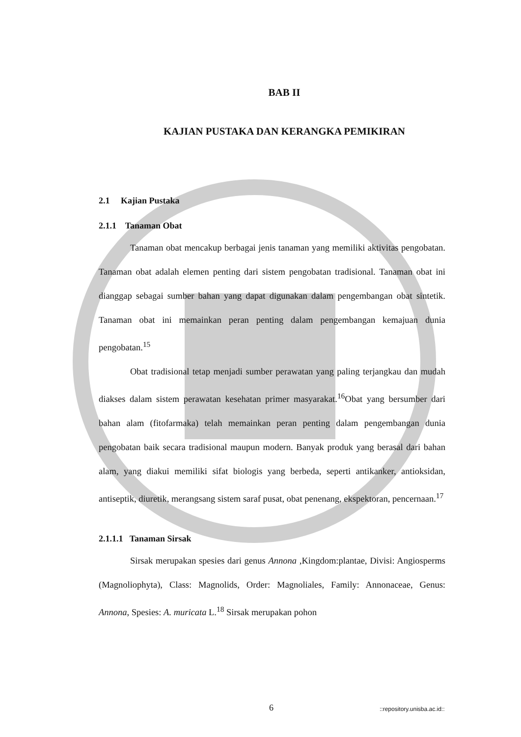BAB II
KAJIAN PUSTAKA DAN KERANGKA PEMIKIRAN
2.1 Kajian Pustaka
2.1.1 Tanaman Obat
Tanaman obat mencakup berbagai jenis tanaman yang memiliki aktivitas pengobatan. Tanaman obat adalah elemen penting dari sistem pengobatan tradisional. Tanaman obat ini dianggap sebagai sumber bahan yang dapat digunakan dalam pengembangan obat sintetik. Tanaman obat ini memainkan peran penting dalam pengembangan kemajuan dunia pengobatan.<sup>15</sup>
Obat tradisional tetap menjadi sumber perawatan yang paling terjangkau dan mudah diakses dalam sistem perawatan kesehatan primer masyarakat.<sup>16</sup>Obat yang bersumber dari bahan alam (fitofarmaka) telah memainkan peran penting dalam pengembangan dunia pengobatan baik secara tradisional maupun modern. Banyak produk yang berasal dari bahan alam, yang diakui memiliki sifat biologis yang berbeda, seperti antikanker, antioksidan, antiseptik, diuretik, merangsang sistem saraf pusat, obat penenang, ekspektoran, pencernaan.<sup>17</sup>
2.1.1.1 Tanaman Sirsak
Sirsak merupakan spesies dari genus Annona , Kingdom:plantae, Divisi: Angiosperms (Magnoliophyta), Class: Magnolids, Order: Magnoliales, Family: Annonaceae, Genus: Annona, Spesies: A. muricata L.<sup>18</sup> Sirsak merupakan pohon
6 ::repository.unisba.ac.id::